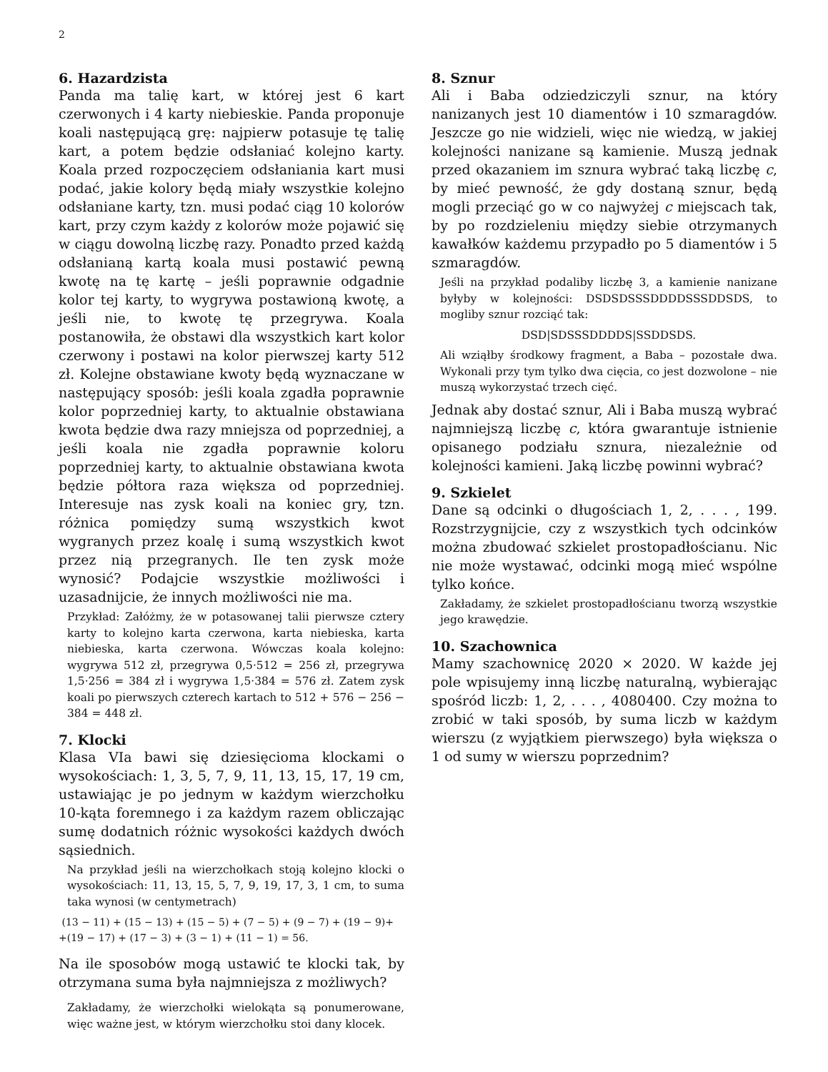2
6. Hazardzista
Panda ma talię kart, w której jest 6 kart czerwonych i 4 karty niebieskie. Panda proponuje koali następującą grę: najpierw potasuje tę talię kart, a potem będzie odsłaniać kolejno karty. Koala przed rozpoczęciem odsłaniania kart musi podać, jakie kolory będą miały wszystkie kolejno odsłaniane karty, tzn. musi podać ciąg 10 kolorów kart, przy czym każdy z kolorów może pojawić się w ciągu dowolną liczbę razy. Ponadto przed każdą odsłanianą kartą koala musi postawić pewną kwotę na tę kartę – jeśli poprawnie odgadnie kolor tej karty, to wygrywa postawioną kwotę, a jeśli nie, to kwotę tę przegrywa. Koala postanowiła, że obstawi dla wszystkich kart kolor czerwony i postawi na kolor pierwszej karty 512 zł. Kolejne obstawiane kwoty będą wyznaczane w następujący sposób: jeśli koala zgadła poprawnie kolor poprzedniej karty, to aktualnie obstawiana kwota będzie dwa razy mniejsza od poprzedniej, a jeśli koala nie zgadła poprawnie koloru poprzedniej karty, to aktualnie obstawiana kwota będzie półtora raza większa od poprzedniej. Interesuje nas zysk koali na koniec gry, tzn. różnica pomiędzy sumą wszystkich kwot wygranych przez koalę i sumą wszystkich kwot przez nią przegranych. Ile ten zysk może wynosić? Podajcie wszystkie możliwości i uzasadnijcie, że innych możliwości nie ma.
Przykład: Załóżmy, że w potasowanej talii pierwsze cztery karty to kolejno karta czerwona, karta niebieska, karta niebieska, karta czerwona. Wówczas koala kolejno: wygrywa 512 zł, przegrywa 0,5·512 = 256 zł, przegrywa 1,5·256 = 384 zł i wygrywa 1,5·384 = 576 zł. Zatem zysk koali po pierwszych czterech kartach to 512 + 576 − 256 − 384 = 448 zł.
7. Klocki
Klasa VIa bawi się dziesięcioma klockami o wysokościach: 1, 3, 5, 7, 9, 11, 13, 15, 17, 19 cm, ustawiając je po jednym w każdym wierzchołku 10-kąta foremnego i za każdym razem obliczając sumę dodatnich różnic wysokości każdych dwóch sąsiednich.
Na przykład jeśli na wierzchołkach stoją kolejno klocki o wysokościach: 11, 13, 15, 5, 7, 9, 19, 17, 3, 1 cm, to suma taka wynosi (w centymetrach)
(13 − 11) + (15 − 13) + (15 − 5) + (7 − 5) + (9 − 7) + (19 − 9)+
+(19 − 17) + (17 − 3) + (3 − 1) + (11 − 1) = 56.
Na ile sposobów mogą ustawić te klocki tak, by otrzymana suma była najmniejsza z możliwych?
Zakładamy, że wierzchołki wielokąta są ponumerowane, więc ważne jest, w którym wierzchołku stoi dany klocek.
8. Sznur
Ali i Baba odziedziczyli sznur, na który nanizanych jest 10 diamentów i 10 szmaragdów. Jeszcze go nie widzieli, więc nie wiedzą, w jakiej kolejności nanizane są kamienie. Muszą jednak przed okazaniem im sznura wybrać taką liczbę c, by mieć pewność, że gdy dostaną sznur, będą mogli przeciąć go w co najwyżej c miejscach tak, by po rozdzieleniu między siebie otrzymanych kawałków każdemu przypadło po 5 diamentów i 5 szmaragdów.
Jeśli na przykład podaliby liczbę 3, a kamienie nanizane byłyby w kolejności: DSDSDSSSDDDDSSSDDSDS, to mogliby sznur rozciąć tak:
DSD|SDSSSDDDDS|SSDDSDS.
Ali wziąłby środkowy fragment, a Baba – pozostałe dwa. Wykonali przy tym tylko dwa cięcia, co jest dozwolone – nie muszą wykorzystać trzech cięć.
Jednak aby dostać sznur, Ali i Baba muszą wybrać najmniejszą liczbę c, która gwarantuje istnienie opisanego podziału sznura, niezależnie od kolejności kamieni. Jaką liczbę powinni wybrać?
9. Szkielet
Dane są odcinki o długościach 1, 2, . . . , 199. Rozstrzygnijcie, czy z wszystkich tych odcinków można zbudować szkielet prostopadłościanu. Nic nie może wystawać, odcinki mogą mieć wspólne tylko końce.
Zakładamy, że szkielet prostopadłościanu tworzą wszystkie jego krawędzie.
10. Szachownica
Mamy szachownicę 2020 × 2020. W każde jej pole wpisujemy inną liczbę naturalną, wybierając spośród liczb: 1, 2, . . . , 4080400. Czy można to zrobić w taki sposób, by suma liczb w każdym wierszu (z wyjątkiem pierwszego) była większa o 1 od sumy w wierszu poprzednim?